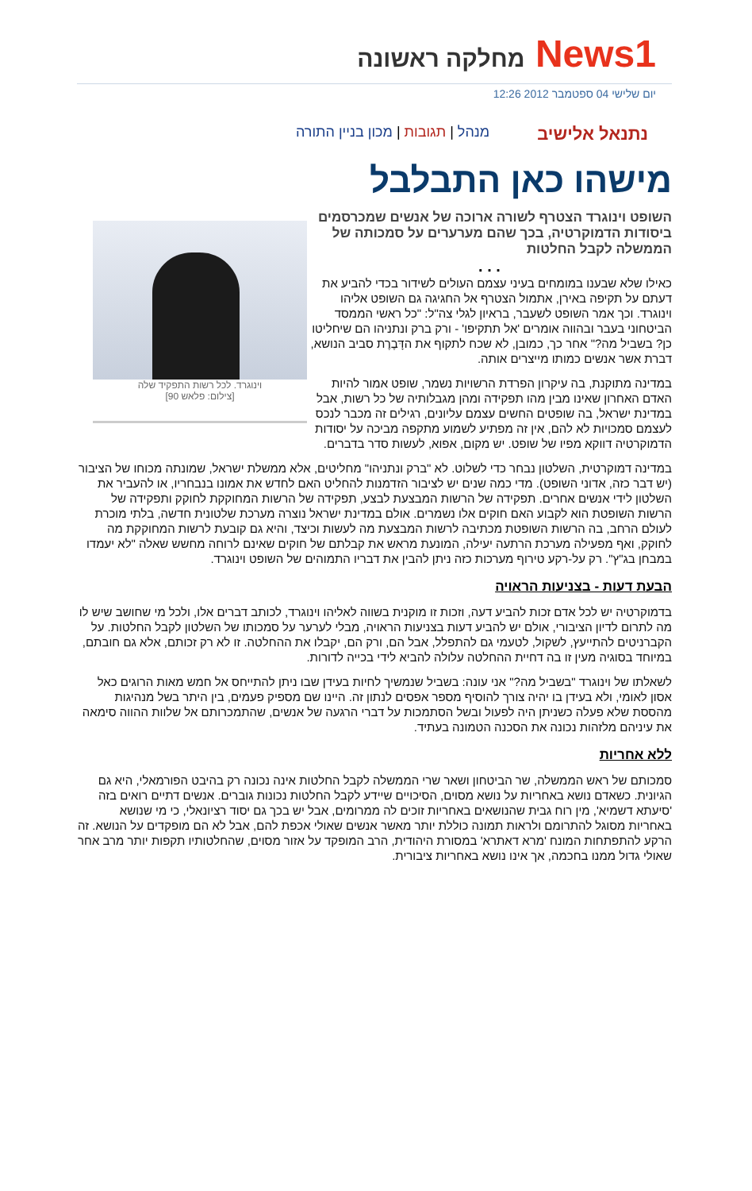News1 מחלקה ראשונה
יום שלישי 04 ספטמבר 2012 12:26
נתנאל אלישיב מנהל | תגובות | מכון בניין התורה
מישהו כאן התבלבל
וינוגרד. לכל רשות התפקיד שלה
[צילום: פלאש 90]
השופט וינוגרד הצטרף לשורה ארוכה של אנשים שמכרסמים ביסודות הדמוקרטיה, בכך שהם מערערים על סמכותה של הממשלה לקבל החלטות
. . .
כאילו שלא שבענו במומחים בעיני עצמם העולים לשידור בכדי להביע את דעתם על תקיפה באירן, אתמול הצטרף אל החגיגה גם השופט אליהו וינוגרד. וכך אמר השופט לשעבר, בראיון לגלי צה"ל: "כל ראשי הממסד הביטחוני בעבר ובהווה אומרים 'אל תתקיפו' - ורק ברק ונתניהו הם שיחליטו כן? בשביל מה?" אחר כך, כמובן, לא שכח לתקוף את הדָּבֶרֶת סביב הנושא, דברת אשר אנשים כמותו מייצרים אותה.
במדינה מתוקנת, בה עיקרון הפרדת הרשויות נשמר, שופט אמור להיות האדם האחרון שאינו מבין מהו תפקידה ומהן מגבלותיה של כל רשות, אבל במדינת ישראל, בה שופטים החשים עצמם עליונים, רגילים זה מכבר לנכס לעצמם סמכויות לא להם, אין זה מפתיע לשמוע מתקפה מביכה על יסודות הדמוקרטיה דווקא מפיו של שופט. יש מקום, אפוא, לעשות סדר בדברים.
במדינה דמוקרטית, השלטון נבחר כדי לשלוט. לא "ברק ונתניהו" מחליטים, אלא ממשלת ישראל, שמונתה מכוחו של הציבור (יש דבר כזה, אדוני השופט). מדי כמה שנים יש לציבור הזדמנות להחליט האם לחדש את אמונו בנבחריו, או להעביר את השלטון לידי אנשים אחרים. תפקידה של הרשות המבצעת לבצע, תפקידה של הרשות המחוקקת לחוקק ותפקידה של הרשות השופטת הוא לקבוע האם חוקים אלו נשמרים. אולם במדינת ישראל נוצרה מערכת שלטונית חדשה, בלתי מוכרת לעולם הרחב, בה הרשות השופטת מכתיבה לרשות המבצעת מה לעשות וכיצד, והיא גם קובעת לרשות המחוקקת מה לחוקק, ואף מפעילה מערכת הרתעה יעילה, המונעת מראש את קבלתם של חוקים שאינם לרוחה מחשש שאלה "לא יעמדו במבחן בג"ץ". רק על-רקע טירוף מערכות כזה ניתן להבין את דבריו התמוהים של השופט וינוגרד.
הבעת דעות - בצניעות הראויה
בדמוקרטיה יש לכל אדם זכות להביע דעה, וזכות זו מוקנית בשווה לאליהו וינוגרד, לכותב דברים אלו, ולכל מי שחושב שיש לו מה לתרום לדיון הציבורי, אולם יש להביע דעות בצניעות הראויה, מבלי לערער על סמכותו של השלטון לקבל החלטות. על הקברניטים להתייעץ, לשקול, לטעמי גם להתפלל, אבל הם, ורק הם, יקבלו את ההחלטה. זו לא רק זכותם, אלא גם חובתם, במיוחד בסוגיה מעין זו בה דחיית ההחלטה עלולה להביא לידי בכייה לדורות.
לשאלתו של וינוגרד "בשביל מה?" אני עונה: בשביל שנמשיך לחיות בעידן שבו ניתן להתייחס אל חמש מאות הרוגים כאל אסון לאומי, ולא בעידן בו יהיה צורך להוסיף מספר אפסים לנתון זה. היינו שם מספיק פעמים, בין היתר בשל מנהיגות מהססת שלא פעלה כשניתן היה לפעול ובשל הסתמכות על דברי הרגעה של אנשים, שהתמכרותם אל שלוות ההווה סימאה את עיניהם מלזהות נכונה את הסכנה הטמונה בעתיד.
ללא אחריות
סמכותם של ראש הממשלה, שר הביטחון ושאר שרי הממשלה לקבל החלטות אינה נכונה רק בהיבט הפורמאלי, היא גם הגיונית. כשאדם נושא באחריות על נושא מסוים, הסיכויים שיידע לקבל החלטות נכונות גוברים. אנשים דתיים רואים בזה 'סיעתא דשמיא', מין רוח גבית שהנושאים באחריות זוכים לה ממרומים, אבל יש בכך גם יסוד רציונאלי, כי מי שנושא באחריות מסוגל להתרומם ולראות תמונה כוללת יותר מאשר אנשים שאולי אכפת להם, אבל לא הם מופקדים על הנושא. זה הרקע להתפתחות המונח 'מרא דאתרא' במסורת היהודית, הרב המופקד על אזור מסוים, שהחלטותיו תקפות יותר מרב אחר שאולי גדול ממנו בחכמה, אך אינו נושא באחריות ציבורית.